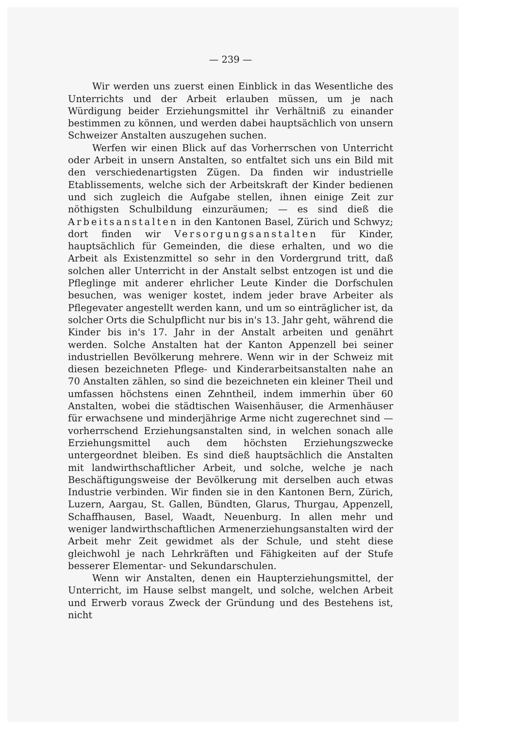— 239 —
Wir werden uns zuerst einen Einblick in das Wesentliche des Unterrichts und der Arbeit erlauben müssen, um je nach Würdigung beider Erziehungsmittel ihr Verhältniß zu einander bestimmen zu können, und werden dabei hauptsächlich von unsern Schweizer Anstalten auszugehen suchen.
Werfen wir einen Blick auf das Vorherrschen von Unterricht oder Arbeit in unsern Anstalten, so entfaltet sich uns ein Bild mit den verschiedenartigsten Zügen. Da finden wir industrielle Etablissements, welche sich der Arbeitskraft der Kinder bedienen und sich zugleich die Aufgabe stellen, ihnen einige Zeit zur nöthigsten Schulbildung einzuräumen; — es sind dieß die Arbeitsanstalten in den Kantonen Basel, Zürich und Schwyz; dort finden wir Versorgungsanstalten für Kinder, hauptsächlich für Gemeinden, die diese erhalten, und wo die Arbeit als Existenzmittel so sehr in den Vordergrund tritt, daß solchen aller Unterricht in der Anstalt selbst entzogen ist und die Pfleglinge mit anderer ehrlicher Leute Kinder die Dorfschulen besuchen, was weniger kostet, indem jeder brave Arbeiter als Pflegevater angestellt werden kann, und um so einträglicher ist, da solcher Orts die Schulpflicht nur bis in's 13. Jahr geht, während die Kinder bis in's 17. Jahr in der Anstalt arbeiten und genährt werden. Solche Anstalten hat der Kanton Appenzell bei seiner industriellen Bevölkerung mehrere. Wenn wir in der Schweiz mit diesen bezeichneten Pflege- und Kinderarbeitsanstalten nahe an 70 Anstalten zählen, so sind die bezeichneten ein kleiner Theil und umfassen höchstens einen Zehntheil, indem immerhin über 60 Anstalten, wobei die städtischen Waisenhäuser, die Armenhäuser für erwachsene und minderjährige Arme nicht zugerechnet sind — vorherrschend Erziehungsanstalten sind, in welchen sonach alle Erziehungsmittel auch dem höchsten Erziehungszwecke untergeordnet bleiben. Es sind dieß hauptsächlich die Anstalten mit landwirthschaftlicher Arbeit, und solche, welche je nach Beschäftigungsweise der Bevölkerung mit derselben auch etwas Industrie verbinden. Wir finden sie in den Kantonen Bern, Zürich, Luzern, Aargau, St. Gallen, Bündten, Glarus, Thurgau, Appenzell, Schaffhausen, Basel, Waadt, Neuenburg. In allen mehr und weniger landwirthschaftlichen Armenerziehungsanstalten wird der Arbeit mehr Zeit gewidmet als der Schule, und steht diese gleichwohl je nach Lehrkräften und Fähigkeiten auf der Stufe besserer Elementar- und Sekundarschulen.
Wenn wir Anstalten, denen ein Haupterziehungsmittel, der Unterricht, im Hause selbst mangelt, und solche, welchen Arbeit und Erwerb voraus Zweck der Gründung und des Bestehens ist, nicht